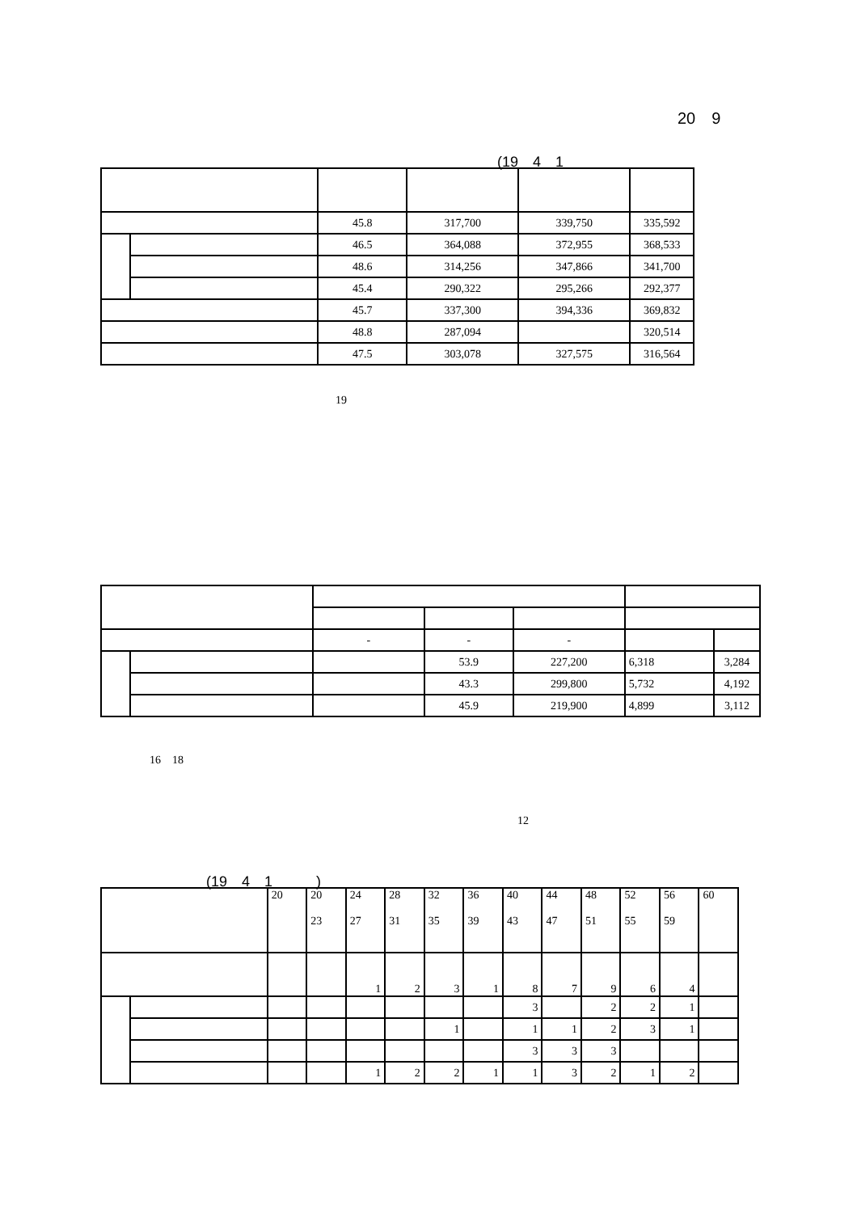20　9
(19　4　1
| | | 45.8 | 317,700 | 339,750 | 335,592 |
| | | 46.5 | 364,088 | 372,955 | 368,533 |
| | | 48.6 | 314,256 | 347,866 | 341,700 |
| | | 45.4 | 290,322 | 295,266 | 292,377 |
| | | 45.7 | 337,300 | 394,336 | 369,832 |
| | | 48.8 | 287,094 | | 320,514 |
| | | 47.5 | 303,078 | 327,575 | 316,564 |
19
| | | - | - | - | | |
| | | | 53.9 | 227,200 | 6,318 | 3,284 |
| | | | 43.3 | 299,800 | 5,732 | 4,192 |
| | | | 45.9 | 219,900 | 4,899 | 3,112 |
16　18
12
(19　4　1　　　)
| | | 20 | 20 23 | 24 27 | 28 31 | 32 35 | 36 39 | 40 43 | 44 47 | 48 51 | 52 55 | 56 59 | 60 |
| | | | | 1 | 2 | 3 | 1 | 8 | 7 | 9 | 6 | 4 | |
| | | | | | | | | 3 | | 2 | 2 | 1 | |
| | | | | | | 1 | | 1 | 1 | 2 | 3 | 1 | |
| | | | | | | | | 3 | 3 | 3 | | | |
| | | | | 1 | 2 | 2 | 1 | 1 | 3 | 2 | 1 | 2 | |